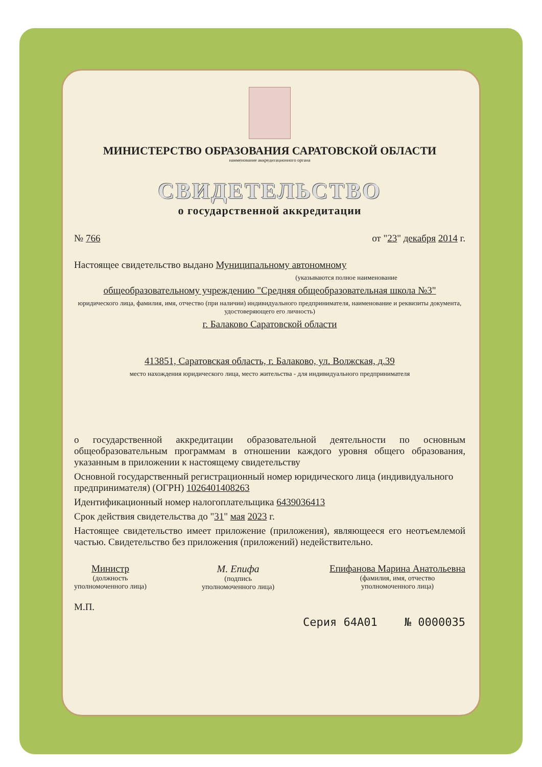МИНИСТЕРСТВО ОБРАЗОВАНИЯ САРАТОВСКОЙ ОБЛАСТИ
наименование аккредитационного органа
СВИДЕТЕЛЬСТВО
о государственной аккредитации
№ 766 от "23" декабря 2014 г.
Настоящее свидетельство выдано Муниципальному автономному
(указываются полное наименование
общеобразовательному учреждению "Средняя общеобразовательная школа №3"
юридического лица, фамилия, имя, отчество (при наличии) индивидуального предпринимателя, наименование и реквизиты документа, удостоверяющего его личность)
г. Балаково Саратовской области
413851, Саратовская область, г. Балаково, ул. Волжская, д.39
место нахождения юридического лица, место жительства - для индивидуального предпринимателя
о государственной аккредитации образовательной деятельности по основным общеобразовательным программам в отношении каждого уровня общего образования, указанным в приложении к настоящему свидетельству
Основной государственный регистрационный номер юридического лица (индивидуального предпринимателя) (ОГРН) 1026401408263
Идентификационный номер налогоплательщика 6439036413
Срок действия свидетельства до "31" мая 2023 г.
Настоящее свидетельство имеет приложение (приложения), являющееся его неотъемлемой частью. Свидетельство без приложения (приложений) недействительно.
Министр
(должность
уполномоченного лица)
М. Епифа
(подпись
уполномоченного лица)
Епифанова Марина Анатольевна
(фамилия, имя, отчество
уполномоченного лица)
М.П.
Серия 64А01 № 0000035